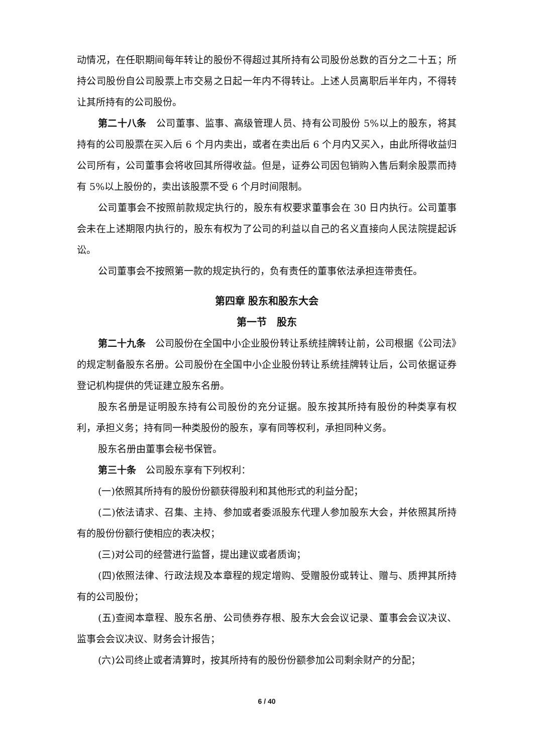动情况，在任职期间每年转让的股份不得超过其所持有公司股份总数的百分之二十五；所持公司股份自公司股票上市交易之日起一年内不得转让。上述人员离职后半年内，不得转让其所持有的公司股份。
第二十八条　公司董事、监事、高级管理人员、持有公司股份 5%以上的股东，将其持有的公司股票在买入后 6 个月内卖出，或者在卖出后 6 个月内又买入，由此所得收益归公司所有，公司董事会将收回其所得收益。但是，证券公司因包销购入售后剩余股票而持有 5%以上股份的，卖出该股票不受 6 个月时间限制。
公司董事会不按照前款规定执行的，股东有权要求董事会在 30 日内执行。公司董事会未在上述期限内执行的，股东有权为了公司的利益以自己的名义直接向人民法院提起诉讼。
公司董事会不按照第一款的规定执行的，负有责任的董事依法承担连带责任。
第四章 股东和股东大会
第一节　股东
第二十九条　公司股份在全国中小企业股份转让系统挂牌转让前，公司根据《公司法》的规定制备股东名册。公司股份在全国中小企业股份转让系统挂牌转让后，公司依据证券登记机构提供的凭证建立股东名册。
股东名册是证明股东持有公司股份的充分证据。股东按其所持有股份的种类享有权利，承担义务；持有同一种类股份的股东，享有同等权利，承担同种义务。
股东名册由董事会秘书保管。
第三十条　公司股东享有下列权利：
(一)依照其所持有的股份份额获得股利和其他形式的利益分配；
(二)依法请求、召集、主持、参加或者委派股东代理人参加股东大会，并依照其所持有的股份份额行使相应的表决权；
(三)对公司的经营进行监督，提出建议或者质询；
(四)依照法律、行政法规及本章程的规定增购、受赠股份或转让、赠与、质押其所持有的公司股份；
(五)查阅本章程、股东名册、公司债券存根、股东大会会议记录、董事会会议决议、监事会会议决议、财务会计报告；
(六)公司终止或者清算时，按其所持有的股份份额参加公司剩余财产的分配；
6 / 40